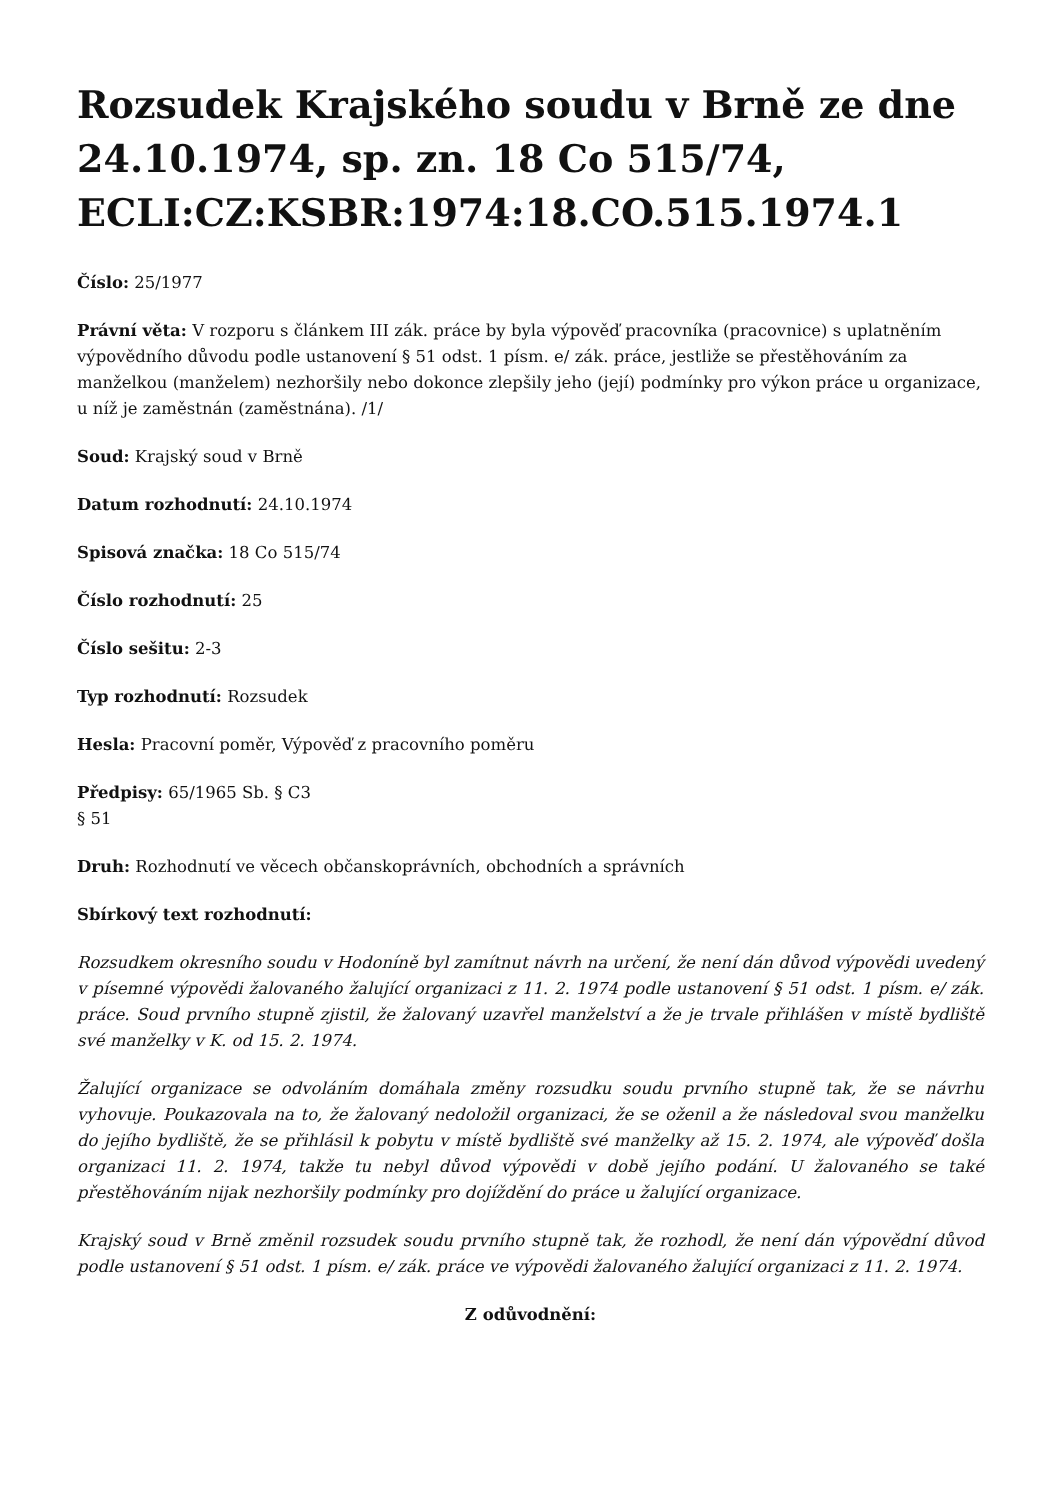Rozsudek Krajského soudu v Brně ze dne 24.10.1974, sp. zn. 18 Co 515/74, ECLI:CZ:KSBR:1974:18.CO.515.1974.1
Číslo: 25/1977
Právní věta: V rozporu s článkem III zák. práce by byla výpověď pracovníka (pracovnice) s uplatněním výpovědního důvodu podle ustanovení § 51 odst. 1 písm. e/ zák. práce, jestliže se přestěhováním za manželkou (manželem) nezhoršily nebo dokonce zlepšily jeho (její) podmínky pro výkon práce u organizace, u níž je zaměstnán (zaměstnána). /1/
Soud: Krajský soud v Brně
Datum rozhodnutí: 24.10.1974
Spisová značka: 18 Co 515/74
Číslo rozhodnutí: 25
Číslo sešitu: 2-3
Typ rozhodnutí: Rozsudek
Hesla: Pracovní poměr, Výpověď z pracovního poměru
Předpisy: 65/1965 Sb. § C3
§ 51
Druh: Rozhodnutí ve věcech občanskoprávních, obchodních a správních
Sbírkový text rozhodnutí:
Rozsudkem okresního soudu v Hodoníně byl zamítnut návrh na určení, že není dán důvod výpovědi uvedený v písemné výpovědi žalovaného žalující organizaci z 11. 2. 1974 podle ustanovení § 51 odst. 1 písm. e/ zák. práce. Soud prvního stupně zjistil, že žalovaný uzavřel manželství a že je trvale přihlášen v místě bydliště své manželky v K. od 15. 2. 1974.
Žalující organizace se odvoláním domáhala změny rozsudku soudu prvního stupně tak, že se návrhu vyhovuje. Poukazovala na to, že žalovaný nedoložil organizaci, že se oženil a že následoval svou manželku do jejího bydliště, že se přihlásil k pobytu v místě bydliště své manželky až 15. 2. 1974, ale výpověď došla organizaci 11. 2. 1974, takže tu nebyl důvod výpovědi v době jejího podání. U žalovaného se také přestěhováním nijak nezhoršily podmínky pro dojíždění do práce u žalující organizace.
Krajský soud v Brně změnil rozsudek soudu prvního stupně tak, že rozhodl, že není dán výpovědní důvod podle ustanovení § 51 odst. 1 písm. e/ zák. práce ve výpovědi žalovaného žalující organizaci z 11. 2. 1974.
Z odůvodnění: